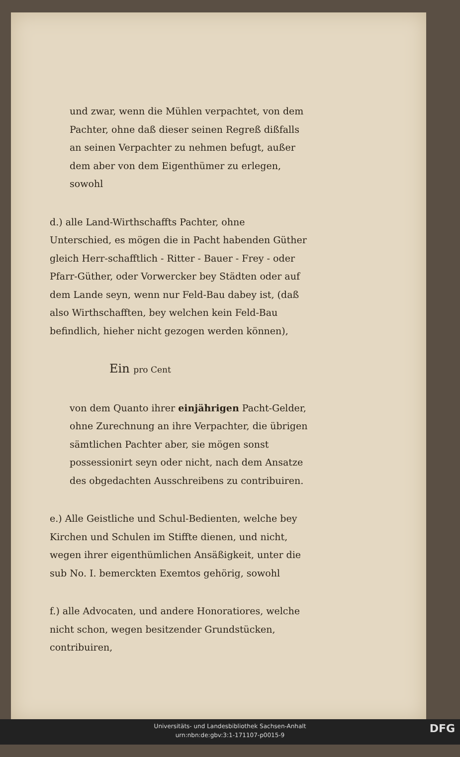und zwar, wenn die Mühlen verpachtet, von dem Pachter, ohne daß dieser seinen Regreß dißfalls an seinen Verpachter zu nehmen befugt, außer dem aber von dem Eigenthümer zu erlegen, sowohl
d.) alle Land-Wirthschaffts Pachter, ohne Unterschied, es mögen die in Pacht habenden Güther gleich Herr-schafftlich - Ritter - Bauer - Frey - oder Pfarr-Güther, oder Vorwercker bey Städten oder auf dem Lande seyn, wenn nur Feld-Bau dabey ist, (daß also Wirthschafften, bey welchen kein Feld-Bau befindlich, hieher nicht gezogen werden können),
Ein pro Cent
von dem Quanto ihrer einjährigen Pacht-Gelder, ohne Zurechnung an ihre Verpachter, die übrigen sämtlichen Pachter aber, sie mögen sonst possessionirt seyn oder nicht, nach dem Ansatze des obgedachten Ausschreibens zu contribuiren.
e.) Alle Geistliche und Schul-Bedienten, welche bey Kirchen und Schulen im Stiffte dienen, und nicht, wegen ihrer eigenthümlichen Ansäßigkeit, unter die sub No. I. bemerckten Exemtos gehörig, sowohl
f.) alle Advocaten, und andere Honoratiores, welche nicht schon, wegen besitzender Grundstücken, contribuiren,
Universitäts- und Landesbibliothek Sachsen-Anhalt
urn:nbn:de:gbv:3:1-171107-p0015-9
DFG